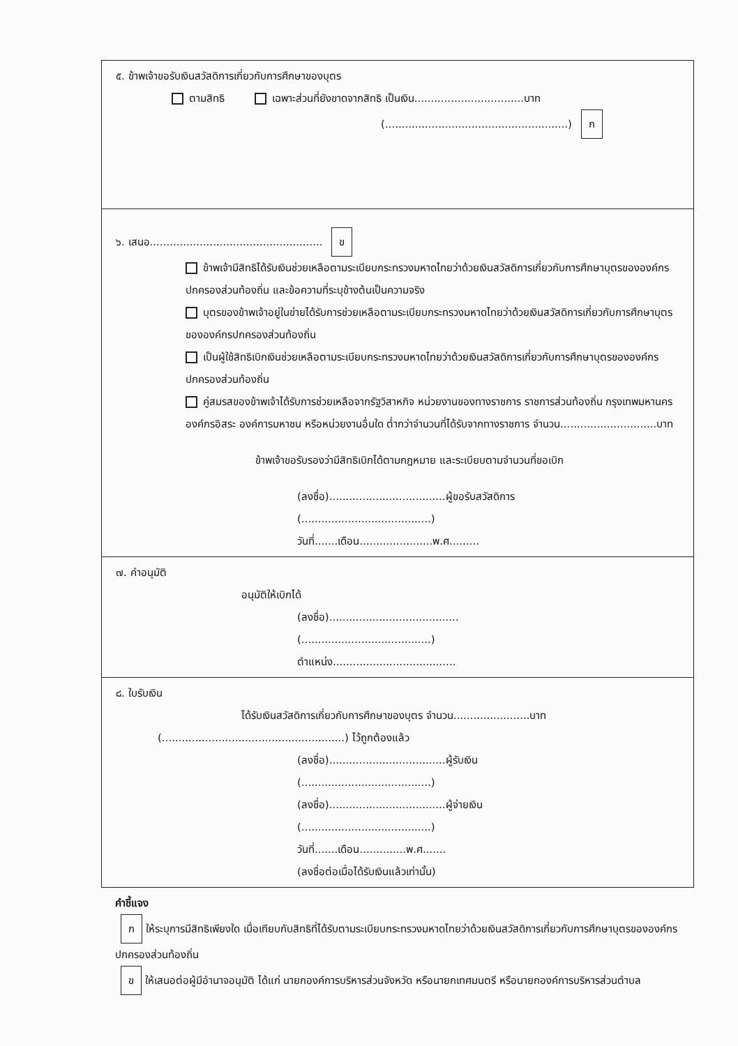๕. ข้าพเจ้าขอรับเงินสวัสดิการเกี่ยวกับการศึกษาของบุตร
ตามสิทธิ เฉพาะส่วนที่ยังขาดจากสิทธิ เป็นเงิน.................................บาท
(.......................................................) ก
๖. เสนอ.................................................... ข
ข้าพเจ้ามีสิทธิได้รับเงินช่วยเหลือตามระเบียบกระทรวงมหาดไทยว่าด้วยเงินสวัสดิการเกี่ยวกับการศึกษาบุตรขององค์กรปกครองส่วนท้องถิ่น และข้อความที่ระบุข้างต้นเป็นความจริง
บุตรของข้าพเจ้าอยู่ในข่ายได้รับการช่วยเหลือตามระเบียบกระทรวงมหาดไทยว่าด้วยเงินสวัสดิการเกี่ยวกับการศึกษาบุตรขององค์กรปกครองส่วนท้องถิ่น
เป็นผู้ใช้สิทธิเบิกเงินช่วยเหลือตามระเบียบกระทรวงมหาดไทยว่าด้วยเงินสวัสดิการเกี่ยวกับการศึกษาบุตรขององค์กรปกครองส่วนท้องถิ่น
คู่สมรสของข้าพเจ้าได้รับการช่วยเหลือจากรัฐวิสาหกิจ หน่วยงานของทางราชการ ราชการส่วนท้องถิ่น กรุงเทพมหานคร องค์กรอิสระ องค์การมหาชน หรือหน่วยงานอื่นใด ต่ำกว่าจำนวนที่ได้รับจากทางราชการ จำนวน.............................บาท
ข้าพเจ้าขอรับรองว่ามีสิทธิเบิกได้ตามกฎหมาย และระเบียบตามจำนวนที่ขอเบิก
(ลงชื่อ)...................................ผู้ขอรับสวัสดิการ
(.......................................)
วันที่.......เดือน......................พ.ศ.........
๗. คำอนุมัติ
อนุมัติให้เบิกได้
(ลงชื่อ).......................................
(.......................................)
ตำแหน่ง.....................................
๘. ใบรับเงิน
ได้รับเงินสวัสดิการเกี่ยวกับการศึกษาของบุตร จำนวน.......................บาท
(.......................................................) ไว้ถูกต้องแล้ว
(ลงชื่อ)...................................ผู้รับเงิน
(.......................................)
(ลงชื่อ)...................................ผู้จ่ายเงิน
(.......................................)
วันที่.......เดือน..............พ.ศ.......
(ลงชื่อต่อเมื่อได้รับเงินแล้วเท่านั้น)
คำชี้แจง
ก ให้ระบุการมีสิทธิเพียงใด เมื่อเทียบกับสิทธิที่ได้รับตามระเบียบกระทรวงมหาดไทยว่าด้วยเงินสวัสดิการเกี่ยวกับการศึกษาบุตรขององค์กรปกครองส่วนท้องถิ่น
ข ให้เสนอต่อผู้มีอำนาจอนุมัติ ได้แก่ นายกองค์การบริหารส่วนจังหวัด หรือนายกเทศมนตรี หรือนายกองค์การบริหารส่วนตำบล